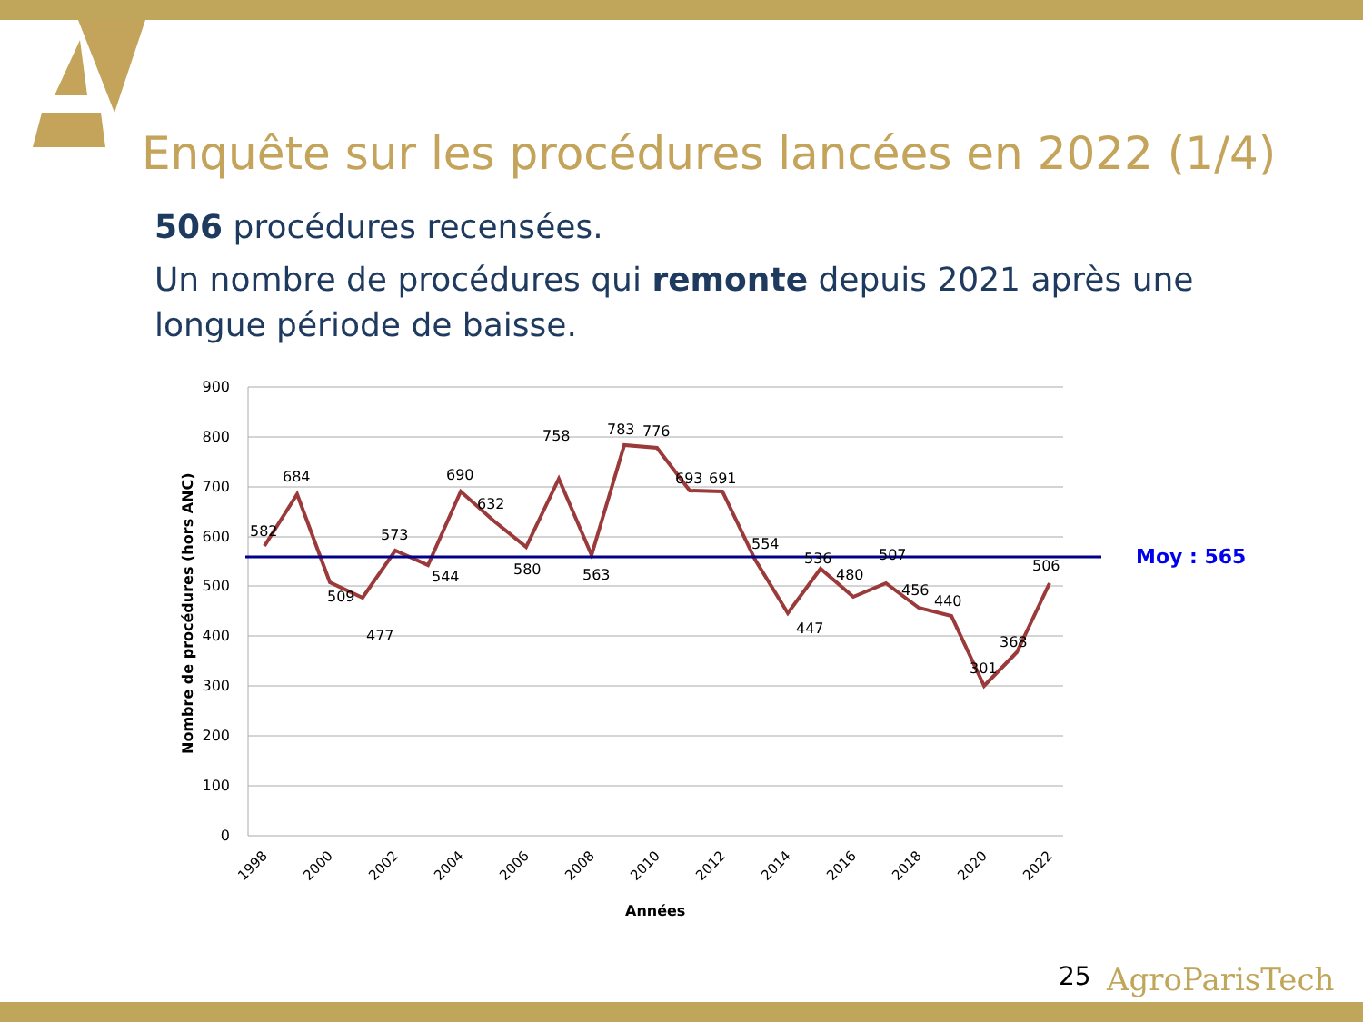Enquête sur les procédures lancées en 2022 (1/4)
506 procédures recensées.
Un nombre de procédures qui remonte depuis 2021 après une longue période de baisse.
900
800
700
600
500
400
300
200
100
0
Nombre de procédures (hors ANC)
Moy : 565
582
684
509
477
573
544
690
632
580
758
563
783
776
693
691
554
447
536
480
507
456
440
301
368
506
1998
2000
2002
2004
2006
2008
2010
2012
2014
2016
2018
2020
2022
Années
25 AgroParisTech